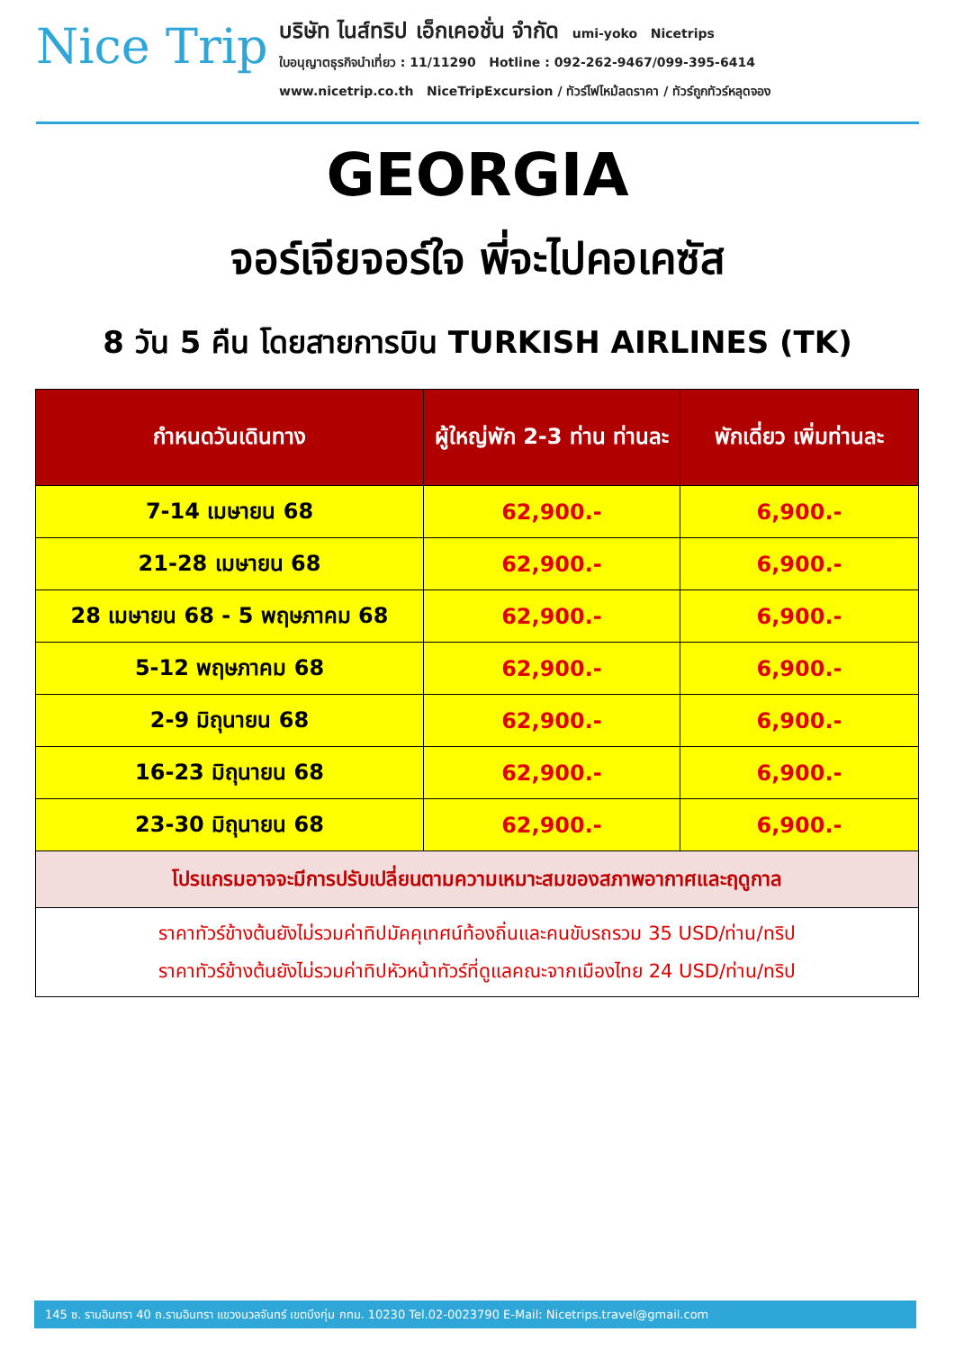Nice Trip
บริษัท ไนส์ทริป เอ็กเคอชั่น จำกัด umi-yoko Nicetrips
ใบอนุญาตธุรกิจนำเที่ยว : 11/11290 Hotline : 092-262-9467/099-395-6414
www.nicetrip.co.th NiceTripExcursion / ทัวร์ไฟไหม้ลดราคา / ทัวร์ถูกทัวร์หลุดจอง
GEORGIA
จอร์เจียจอร์ใจ พี่จะไปคอเคซัส
8 วัน 5 คืน โดยสายการบิน TURKISH AIRLINES (TK)
| กำหนดวันเดินทาง | ผู้ใหญ่พัก 2-3 ท่าน ท่านละ | พักเดี่ยว เพิ่มท่านละ |
| --- | --- | --- |
| 7-14 เมษายน 68 | 62,900.- | 6,900.- |
| 21-28 เมษายน 68 | 62,900.- | 6,900.- |
| 28 เมษายน 68 - 5 พฤษภาคม 68 | 62,900.- | 6,900.- |
| 5-12 พฤษภาคม 68 | 62,900.- | 6,900.- |
| 2-9 มิถุนายน 68 | 62,900.- | 6,900.- |
| 16-23 มิถุนายน 68 | 62,900.- | 6,900.- |
| 23-30 มิถุนายน 68 | 62,900.- | 6,900.- |
| โปรแกรมอาจจะมีการปรับเปลี่ยนตามความเหมาะสมของสภาพอากาศและฤดูกาล | | |
| ราคาทัวร์ข้างต้นยังไม่รวมค่าทิปมัคคุเทศน์ท้องถิ่นและคนขับรถรวม 35 USD/ท่าน/ทริป ราคาทัวร์ข้างต้นยังไม่รวมค่าทิปหัวหน้าทัวร์ที่ดูแลคณะจากเมืองไทย 24 USD/ท่าน/ทริป | | |
145 ซ. รามอินทรา 40 ถ.รามอินทรา แขวงนวลจันทร์ เขตบึงกุ่ม กทม. 10230 Tel.02-0023790 E-Mail: Nicetrips.travel@gmail.com